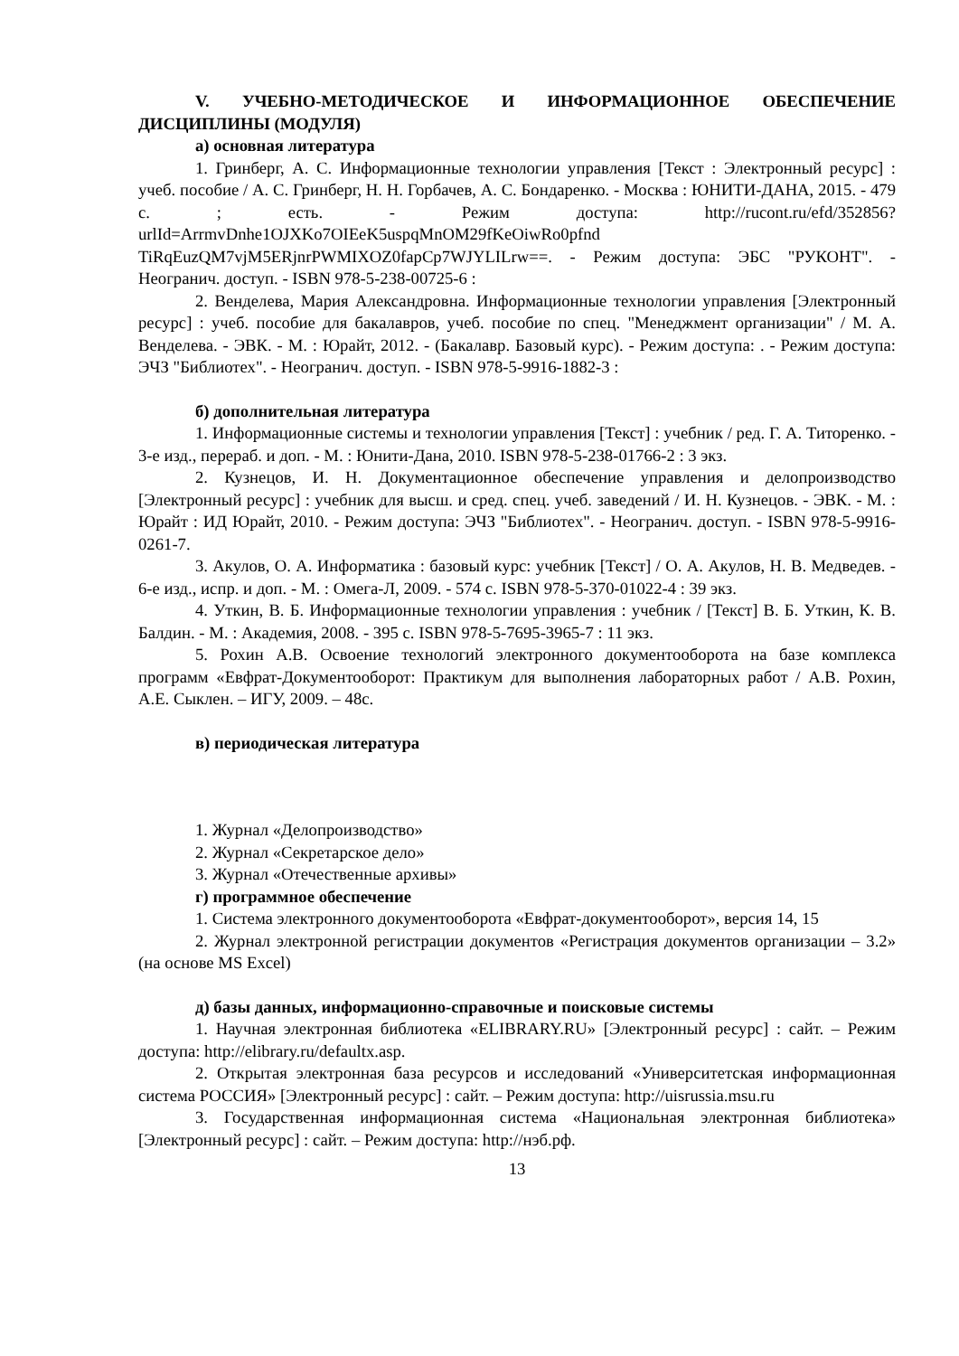V. УЧЕБНО-МЕТОДИЧЕСКОЕ И ИНФОРМАЦИОННОЕ ОБЕСПЕЧЕНИЕ ДИСЦИПЛИНЫ (МОДУЛЯ)
а) основная литература
1. Гринберг, А. С. Информационные технологии управления [Текст : Электронный ресурс] : учеб. пособие / А. С. Гринберг, Н. Н. Горбачев, А. С. Бондаренко. - Москва : ЮНИТИ-ДАНА, 2015. - 479 с. ; есть. - Режим доступа: http://rucont.ru/efd/352856?urlId=ArrmvDnhe1OJXKo7OIEeK5uspqMnOM29fKeOiwRo0pfnd TiRqEuzQM7vjM5ERjnrPWMIXOZ0fapCp7WJYLILrw==. - Режим доступа: ЭБС "РУКОНТ". - Неогранич. доступ. - ISBN 978-5-238-00725-6 :
2. Венделева, Мария Александровна. Информационные технологии управления [Электронный ресурс] : учеб. пособие для бакалавров, учеб. пособие по спец. "Менеджмент организации" / М. А. Венделева. - ЭВК. - М. : Юрайт, 2012. - (Бакалавр. Базовый курс). - Режим доступа: . - Режим доступа: ЭЧЗ "Библиотех". - Неогранич. доступ. - ISBN 978-5-9916-1882-3 :
б) дополнительная литература
1. Информационные системы и технологии управления [Текст] : учебник / ред. Г. А. Титоренко. - 3-е изд., перераб. и доп. - М. : Юнити-Дана, 2010. ISBN 978-5-238-01766-2 : 3 экз.
2. Кузнецов, И. Н. Документационное обеспечение управления и делопроизводство [Электронный ресурс] : учебник для высш. и сред. спец. учеб. заведений / И. Н. Кузнецов. - ЭВК. - М. : Юрайт : ИД Юрайт, 2010. - Режим доступа: ЭЧЗ "Библиотех". - Неогранич. доступ. - ISBN 978-5-9916-0261-7.
3. Акулов, О. А. Информатика : базовый курс: учебник [Текст] / О. А. Акулов, Н. В. Медведев. - 6-е изд., испр. и доп. - М. : Омега-Л, 2009. - 574 с. ISBN 978-5-370-01022-4 : 39 экз.
4. Уткин, В. Б. Информационные технологии управления : учебник / [Текст] В. Б. Уткин, К. В. Балдин. - М. : Академия, 2008. - 395 с. ISBN 978-5-7695-3965-7 : 11 экз.
5. Рохин А.В. Освоение технологий электронного документооборота на базе комплекса программ «Евфрат-Документооборот: Практикум для выполнения лабораторных работ / А.В. Рохин, А.Е. Сыклен. – ИГУ, 2009. – 48с.
в) периодическая литература
1. Журнал «Делопроизводство»
2. Журнал «Секретарское дело»
3. Журнал «Отечественные архивы»
г) программное обеспечение
1. Система электронного документооборота «Евфрат-документооборот», версия 14, 15
2. Журнал электронной регистрации документов «Регистрация документов организации – 3.2» (на основе MS Excel)
д) базы данных, информационно-справочные и поисковые системы
1. Научная электронная библиотека «ELIBRARY.RU» [Электронный ресурс] : сайт. – Режим доступа: http://elibrary.ru/defaultx.asp.
2. Открытая электронная база ресурсов и исследований «Университетская информационная система РОССИЯ» [Электронный ресурс] : сайт. – Режим доступа: http://uisrussia.msu.ru
3. Государственная информационная система «Национальная электронная библиотека» [Электронный ресурс] : сайт. – Режим доступа: http://нэб.рф.
13